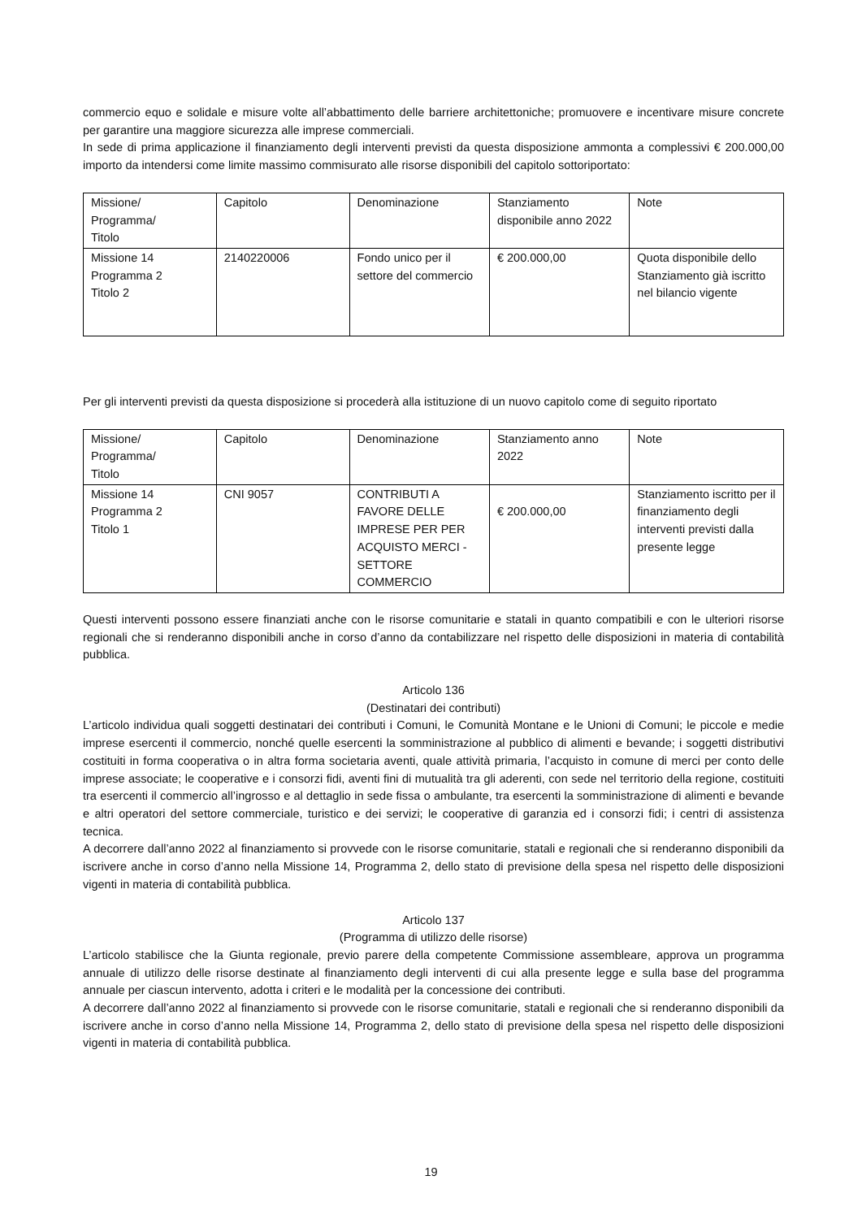commercio equo e solidale e misure volte all’abbattimento delle barriere architettoniche; promuovere e incentivare misure concrete per garantire una maggiore sicurezza alle imprese commerciali.
In sede di prima applicazione il finanziamento degli interventi previsti da questa disposizione ammonta a complessivi € 200.000,00 importo da intendersi come limite massimo commisurato alle risorse disponibili del capitolo sottoriportato:
| Missione/ Programma/ Titolo | Capitolo | Denominazione | Stanziamento disponibile anno 2022 | Note |
| Missione 14 Programma 2 Titolo 2 | 2140220006 | Fondo unico per il settore del commercio | € 200.000,00 | Quota disponibile dello Stanziamento già iscritto nel bilancio vigente |
Per gli interventi previsti da questa disposizione si procederà alla istituzione di un nuovo capitolo come di seguito riportato
| Missione/ Programma/ Titolo | Capitolo | Denominazione | Stanziamento anno 2022 | Note |
| Missione 14 Programma 2 Titolo 1 | CNI 9057 | CONTRIBUTI A FAVORE DELLE IMPRESE PER PER ACQUISTO MERCI - SETTORE COMMERCIO | € 200.000,00 | Stanziamento iscritto per il finanziamento degli interventi previsti dalla presente legge |
Questi interventi possono essere finanziati anche con le risorse comunitarie e statali in quanto compatibili e con le ulteriori risorse regionali che si renderanno disponibili anche in corso d’anno da contabilizzare nel rispetto delle disposizioni in materia di contabilità pubblica.
Articolo 136
(Destinatari dei contributi)
L’articolo individua quali soggetti destinatari dei contributi i Comuni, le Comunità Montane e le Unioni di Comuni; le piccole e medie imprese esercenti il commercio, nonché quelle esercenti la somministrazione al pubblico di alimenti e bevande; i soggetti distributivi costituiti in forma cooperativa o in altra forma societaria aventi, quale attività primaria, l’acquisto in comune di merci per conto delle imprese associate; le cooperative e i consorzi fidi, aventi fini di mutualità tra gli aderenti, con sede nel territorio della regione, costituiti tra esercenti il commercio all’ingrosso e al dettaglio in sede fissa o ambulante, tra esercenti la somministrazione di alimenti e bevande e altri operatori del settore commerciale, turistico e dei servizi; le cooperative di garanzia ed i consorzi fidi; i centri di assistenza tecnica.
A decorrere dall’anno 2022 al finanziamento si provvede con le risorse comunitarie, statali e regionali che si renderanno disponibili da iscrivere anche in corso d’anno nella Missione 14, Programma 2, dello stato di previsione della spesa nel rispetto delle disposizioni vigenti in materia di contabilità pubblica.
Articolo 137
(Programma di utilizzo delle risorse)
L’articolo stabilisce che la Giunta regionale, previo parere della competente Commissione assembleare, approva un programma annuale di utilizzo delle risorse destinate al finanziamento degli interventi di cui alla presente legge e sulla base del programma annuale per ciascun intervento, adotta i criteri e le modalità per la concessione dei contributi.
A decorrere dall’anno 2022 al finanziamento si provvede con le risorse comunitarie, statali e regionali che si renderanno disponibili da iscrivere anche in corso d’anno nella Missione 14, Programma 2, dello stato di previsione della spesa nel rispetto delle disposizioni vigenti in materia di contabilità pubblica.
19